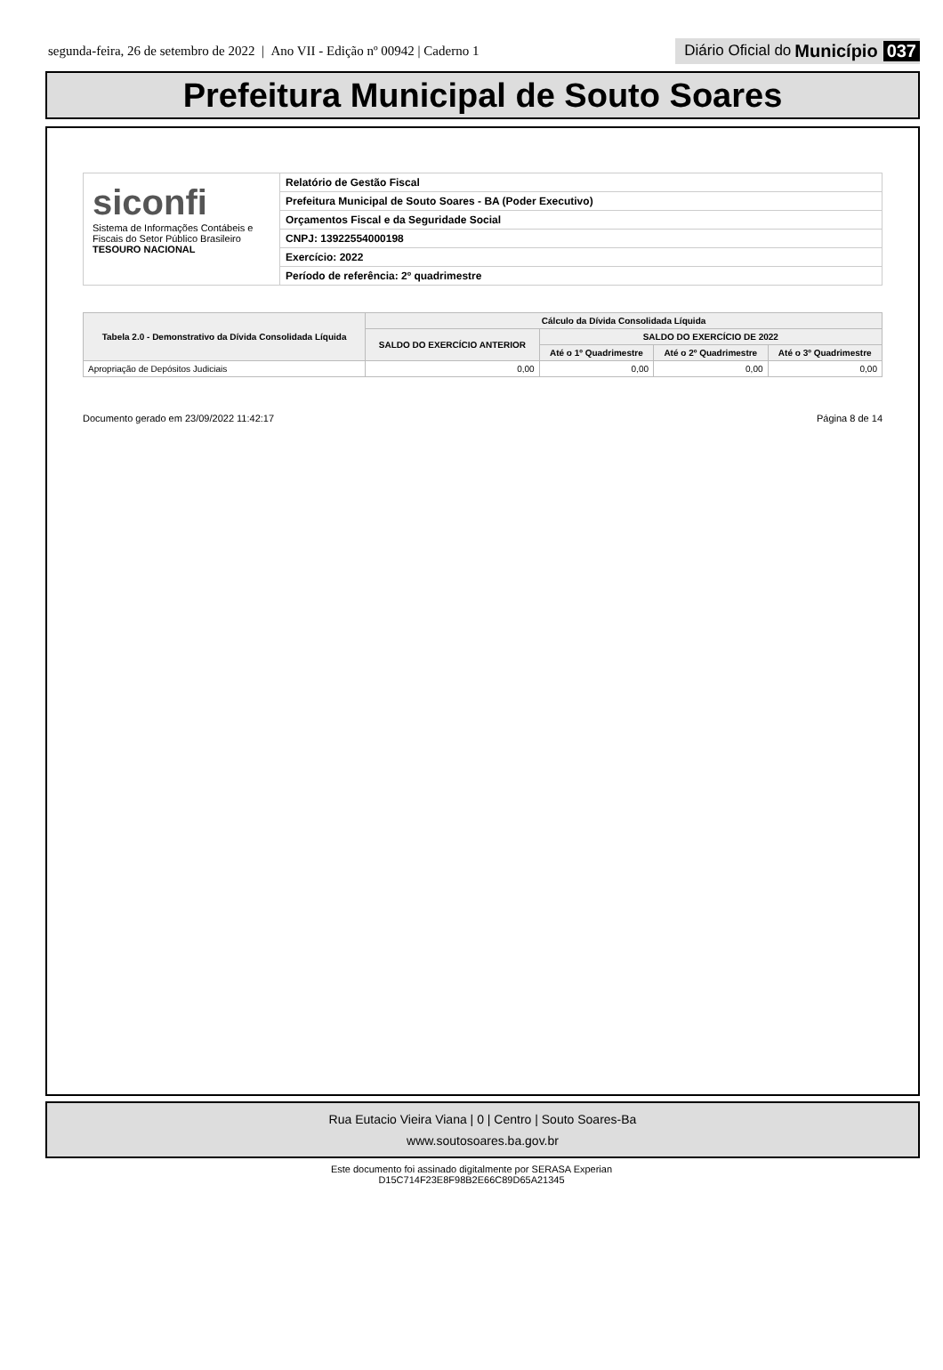segunda-feira, 26 de setembro de 2022 | Ano VII - Edição nº 00942 | Caderno 1
Diário Oficial do Município 037
Prefeitura Municipal de Souto Soares
siconfi
Sistema de Informações Contábeis e Fiscais do Setor Público Brasileiro
TESOURO NACIONAL
Relatório de Gestão Fiscal
Prefeitura Municipal de Souto Soares - BA (Poder Executivo)
Orçamentos Fiscal e da Seguridade Social
CNPJ: 13922554000198
Exercício: 2022
Período de referência: 2º quadrimestre
| Tabela 2.0 - Demonstrativo da Dívida Consolidada Líquida | Cálculo da Dívida Consolidada Líquida | | | |
| --- | --- | --- | --- | --- |
| | SALDO DO EXERCÍCIO ANTERIOR | SALDO DO EXERCÍCIO DE 2022 | | |
| | | Até o 1º Quadrimestre | Até o 2º Quadrimestre | Até o 3º Quadrimestre |
| Apropriação de Depósitos Judiciais | 0,00 | 0,00 | 0,00 | 0,00 |
Documento gerado em 23/09/2022 11:42:17 Página 8 de 14
Rua Eutacio Vieira Viana | 0 | Centro | Souto Soares-Ba
www.soutosoares.ba.gov.br
Este documento foi assinado digitalmente por SERASA Experian
D15C714F23E8F98B2E66C89D65A21345